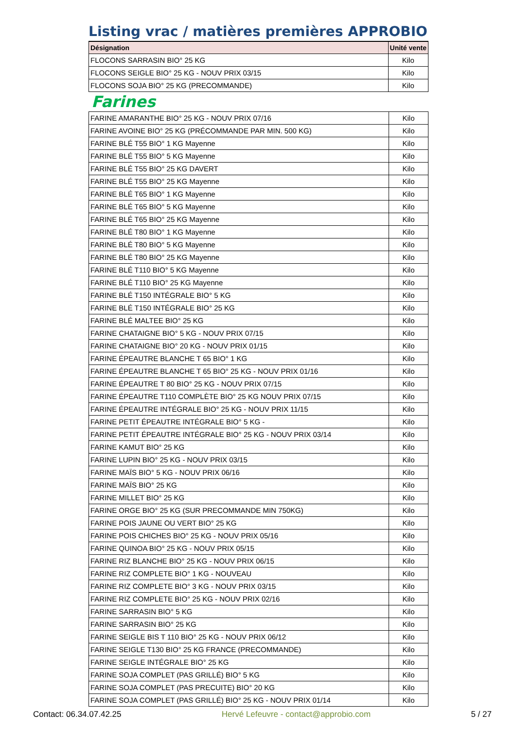Listing vrac / matières premières APPROBIO
| Désignation | Unité vente |
| --- | --- |
| FLOCONS SARRASIN BIO° 25 KG | Kilo |
| FLOCONS SEIGLE BIO° 25 KG - NOUV PRIX 03/15 | Kilo |
| FLOCONS SOJA BIO° 25 KG (PRECOMMANDE) | Kilo |
Farines
| FARINE AMARANTHE BIO° 25 KG - NOUV PRIX 07/16 | Kilo |
| FARINE AVOINE BIO° 25 KG (PRÉCOMMANDE PAR MIN. 500 KG) | Kilo |
| FARINE BLÉ T55 BIO° 1 KG Mayenne | Kilo |
| FARINE BLÉ T55 BIO° 5 KG Mayenne | Kilo |
| FARINE BLÉ T55 BIO° 25 KG DAVERT | Kilo |
| FARINE BLÉ T55 BIO° 25 KG Mayenne | Kilo |
| FARINE BLÉ T65 BIO° 1 KG Mayenne | Kilo |
| FARINE BLÉ T65 BIO° 5 KG Mayenne | Kilo |
| FARINE BLÉ T65 BIO° 25 KG Mayenne | Kilo |
| FARINE BLÉ T80 BIO° 1 KG Mayenne | Kilo |
| FARINE BLÉ T80 BIO° 5 KG Mayenne | Kilo |
| FARINE BLÉ T80 BIO° 25 KG Mayenne | Kilo |
| FARINE BLÉ T110 BIO° 5 KG Mayenne | Kilo |
| FARINE BLÉ T110 BIO° 25 KG Mayenne | Kilo |
| FARINE BLÉ T150 INTÉGRALE BIO° 5 KG | Kilo |
| FARINE BLÉ T150 INTÉGRALE BIO° 25 KG | Kilo |
| FARINE BLÉ MALTEE BIO° 25 KG | Kilo |
| FARINE CHATAIGNE BIO° 5 KG - NOUV PRIX 07/15 | Kilo |
| FARINE CHATAIGNE BIO° 20 KG - NOUV PRIX 01/15 | Kilo |
| FARINE ÉPEAUTRE BLANCHE T 65 BIO° 1 KG | Kilo |
| FARINE ÉPEAUTRE BLANCHE T 65 BIO° 25 KG - NOUV PRIX 01/16 | Kilo |
| FARINE ÉPEAUTRE T 80 BIO° 25 KG - NOUV PRIX 07/15 | Kilo |
| FARINE ÉPEAUTRE T110 COMPLÈTE BIO° 25 KG NOUV PRIX 07/15 | Kilo |
| FARINE ÉPEAUTRE INTÉGRALE BIO° 25 KG - NOUV PRIX 11/15 | Kilo |
| FARINE PETIT ÉPEAUTRE INTÉGRALE BIO° 5 KG - | Kilo |
| FARINE PETIT ÉPEAUTRE INTÉGRALE BIO° 25 KG - NOUV PRIX 03/14 | Kilo |
| FARINE KAMUT BIO° 25 KG | Kilo |
| FARINE LUPIN BIO° 25 KG - NOUV PRIX 03/15 | Kilo |
| FARINE MAÏS BIO° 5 KG - NOUV PRIX 06/16 | Kilo |
| FARINE MAÏS BIO° 25 KG | Kilo |
| FARINE MILLET BIO° 25 KG | Kilo |
| FARINE ORGE BIO° 25 KG (SUR PRECOMMANDE MIN 750KG) | Kilo |
| FARINE POIS JAUNE OU VERT BIO° 25 KG | Kilo |
| FARINE POIS CHICHES BIO° 25 KG - NOUV PRIX 05/16 | Kilo |
| FARINE QUINOA BIO° 25 KG - NOUV PRIX 05/15 | Kilo |
| FARINE RIZ BLANCHE BIO° 25 KG - NOUV PRIX 06/15 | Kilo |
| FARINE RIZ COMPLETE BIO° 1 KG - NOUVEAU | Kilo |
| FARINE RIZ COMPLETE BIO° 3 KG - NOUV PRIX 03/15 | Kilo |
| FARINE RIZ COMPLETE BIO° 25 KG - NOUV PRIX 02/16 | Kilo |
| FARINE SARRASIN BIO° 5 KG | Kilo |
| FARINE SARRASIN BIO° 25 KG | Kilo |
| FARINE SEIGLE BIS T 110 BIO° 25 KG - NOUV PRIX 06/12 | Kilo |
| FARINE SEIGLE T130 BIO° 25 KG FRANCE (PRECOMMANDE) | Kilo |
| FARINE SEIGLE INTÉGRALE BIO° 25 KG | Kilo |
| FARINE SOJA COMPLET (PAS GRILLÉ) BIO° 5 KG | Kilo |
| FARINE SOJA COMPLET (PAS PRECUITE) BIO° 20 KG | Kilo |
| FARINE SOJA COMPLET (PAS GRILLÉ) BIO° 25 KG - NOUV PRIX 01/14 | Kilo |
Contact: 06.34.07.42.25 Hervé Lefeuvre - contact@approbio.com 5 / 27